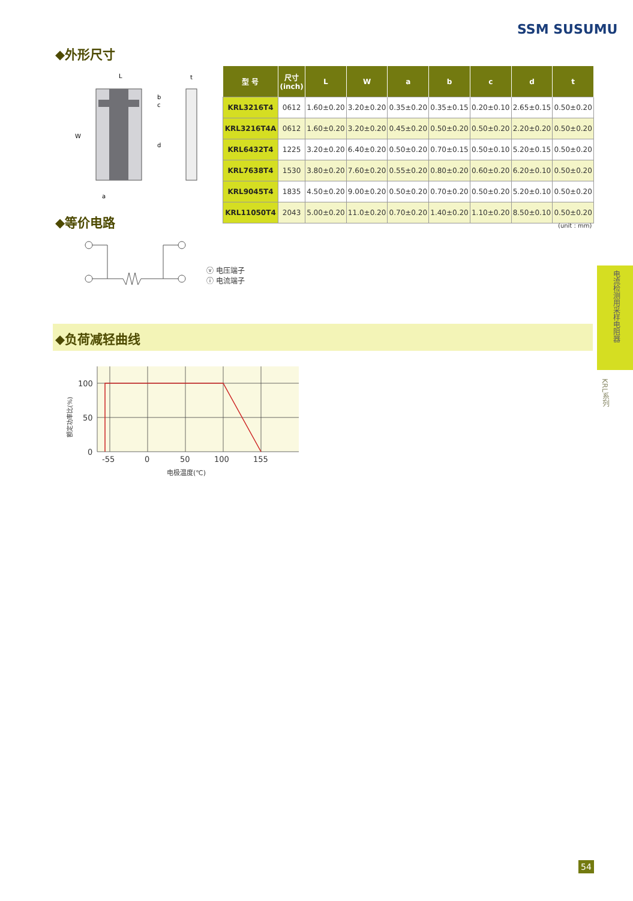SSM SUSUMU
◆外形尺寸
L
W
d
b
c
a
t
| 型 号 | 尺寸 (inch) | L | W | a | b | c | d | t |
| --- | --- | --- | --- | --- | --- | --- | --- | --- |
| KRL3216T4 | 0612 | 1.60±0.20 | 3.20±0.20 | 0.35±0.20 | 0.35±0.15 | 0.20±0.10 | 2.65±0.15 | 0.50±0.20 |
| KRL3216T4A | 0612 | 1.60±0.20 | 3.20±0.20 | 0.45±0.20 | 0.50±0.20 | 0.50±0.20 | 2.20±0.20 | 0.50±0.20 |
| KRL6432T4 | 1225 | 3.20±0.20 | 6.40±0.20 | 0.50±0.20 | 0.70±0.15 | 0.50±0.10 | 5.20±0.15 | 0.50±0.20 |
| KRL7638T4 | 1530 | 3.80±0.20 | 7.60±0.20 | 0.55±0.20 | 0.80±0.20 | 0.60±0.20 | 6.20±0.10 | 0.50±0.20 |
| KRL9045T4 | 1835 | 4.50±0.20 | 9.00±0.20 | 0.50±0.20 | 0.70±0.20 | 0.50±0.20 | 5.20±0.10 | 0.50±0.20 |
| KRL11050T4 | 2043 | 5.00±0.20 | 11.0±0.20 | 0.70±0.20 | 1.40±0.20 | 1.10±0.20 | 8.50±0.10 | 0.50±0.20 |
(unit : mm)
◆等价电路
ⓥ 电压端子
ⓘ 电流端子
◆负荷减轻曲线
100
50
0
-55
0
50
100
155
电极温度(℃)
额定功率比(%)
电流检测用采样电阻器
KRL系列
54